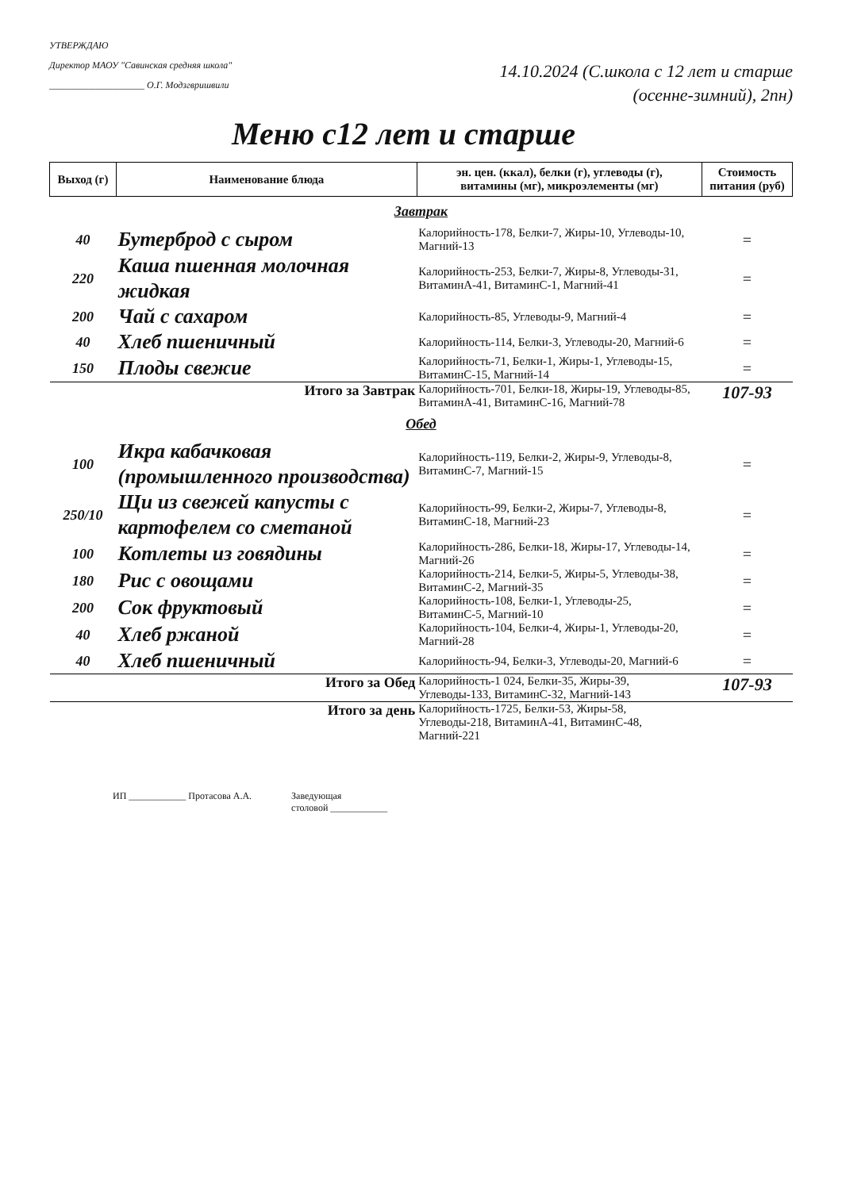УТВЕРЖДАЮ
Директор МАОУ "Савинская средняя школа"
____________________ О.Г. Модзгвришвили
14.10.2024 (С.школа с 12 лет и старше
(осенне-зимний), 2пн)
Меню с12 лет и старше
| Выход (г) | Наименование блюда | эн. цен. (ккал), белки (г), углеводы (г), витамины (мг), микроэлементы (мг) | Стоимость питания (руб) |
| --- | --- | --- | --- |
| Завтрак | | | |
| 40 | Бутерброд с сыром | Калорийность-178, Белки-7, Жиры-10, Углеводы-10, Магний-13 | = |
| 220 | Каша пшенная молочная жидкая | Калорийность-253, Белки-7, Жиры-8, Углеводы-31, ВитаминА-41, ВитаминС-1, Магний-41 | = |
| 200 | Чай с сахаром | Калорийность-85, Углеводы-9, Магний-4 | = |
| 40 | Хлеб пшеничный | Калорийность-114, Белки-3, Углеводы-20, Магний-6 | = |
| 150 | Плоды свежие | Калорийность-71, Белки-1, Жиры-1, Углеводы-15, ВитаминС-15, Магний-14 | = |
| Итого за Завтрак | | Калорийность-701, Белки-18, Жиры-19, Углеводы-85, ВитаминА-41, ВитаминС-16, Магний-78 | 107-93 |
| Обед | | | |
| 100 | Икра кабачковая (промышленного производства) | Калорийность-119, Белки-2, Жиры-9, Углеводы-8, ВитаминС-7, Магний-15 | = |
| 250/10 | Щи из свежей капусты с картофелем со сметаной | Калорийность-99, Белки-2, Жиры-7, Углеводы-8, ВитаминС-18, Магний-23 | = |
| 100 | Котлеты из говядины | Калорийность-286, Белки-18, Жиры-17, Углеводы-14, Магний-26 | = |
| 180 | Рис с овощами | Калорийность-214, Белки-5, Жиры-5, Углеводы-38, ВитаминС-2, Магний-35 | = |
| 200 | Сок фруктовый | Калорийность-108, Белки-1, Углеводы-25, ВитаминС-5, Магний-10 | = |
| 40 | Хлеб ржаной | Калорийность-104, Белки-4, Жиры-1, Углеводы-20, Магний-28 | = |
| 40 | Хлеб пшеничный | Калорийность-94, Белки-3, Углеводы-20, Магний-6 | = |
| Итого за Обед | | Калорийность-1 024, Белки-35, Жиры-39, Углеводы-133, ВитаминС-32, Магний-143 | 107-93 |
| Итого за день | | Калорийность-1725, Белки-53, Жиры-58, Углеводы-218, ВитаминА-41, ВитаминС-48, Магний-221 | |
ИП ____________ Протасова А.А. Заведующая
столовой ____________